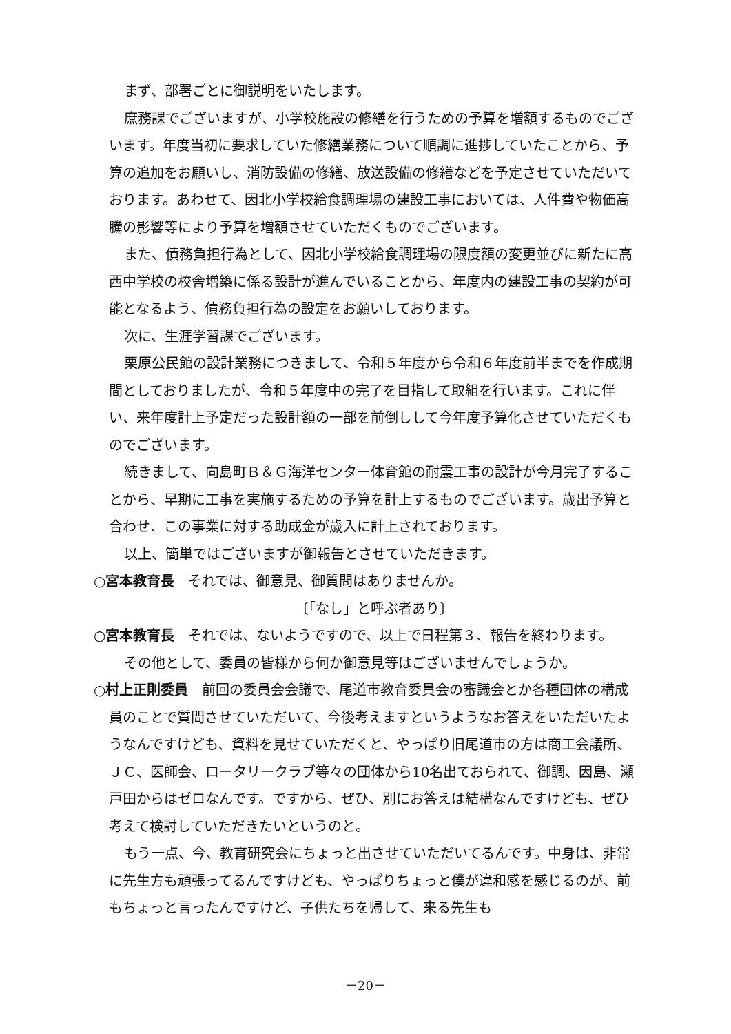まず、部署ごとに御説明をいたします。
庶務課でございますが、小学校施設の修繕を行うための予算を増額するものでございます。年度当初に要求していた修繕業務について順調に進捗していたことから、予算の追加をお願いし、消防設備の修繕、放送設備の修繕などを予定させていただいております。あわせて、因北小学校給食調理場の建設工事においては、人件費や物価高騰の影響等により予算を増額させていただくものでございます。
また、債務負担行為として、因北小学校給食調理場の限度額の変更並びに新たに高西中学校の校舎増築に係る設計が進んでいることから、年度内の建設工事の契約が可能となるよう、債務負担行為の設定をお願いしております。
次に、生涯学習課でございます。
栗原公民館の設計業務につきまして、令和５年度から令和６年度前半までを作成期間としておりましたが、令和５年度中の完了を目指して取組を行います。これに伴い、来年度計上予定だった設計額の一部を前倒しして今年度予算化させていただくものでございます。
続きまして、向島町Ｂ＆Ｇ海洋センター体育館の耐震工事の設計が今月完了することから、早期に工事を実施するための予算を計上するものでございます。歳出予算と合わせ、この事業に対する助成金が歳入に計上されております。
以上、簡単ではございますが御報告とさせていただきます。
○宮本教育長　それでは、御意見、御質問はありませんか。
〔「なし」と呼ぶ者あり〕
○宮本教育長　それでは、ないようですので、以上で日程第３、報告を終わります。
その他として、委員の皆様から何か御意見等はございませんでしょうか。
○村上正則委員　前回の委員会会議で、尾道市教育委員会の審議会とか各種団体の構成員のことで質問させていただいて、今後考えますというようなお答えをいただいたようなんですけども、資料を見せていただくと、やっぱり旧尾道市の方は商工会議所、ＪＣ、医師会、ロータリークラブ等々の団体から10名出ておられて、御調、因島、瀬戸田からはゼロなんです。ですから、ぜひ、別にお答えは結構なんですけども、ぜひ考えて検討していただきたいというのと。
もう一点、今、教育研究会にちょっと出させていただいてるんです。中身は、非常に先生方も頑張ってるんですけども、やっぱりちょっと僕が違和感を感じるのが、前もちょっと言ったんですけど、子供たちを帰して、来る先生も
－20－